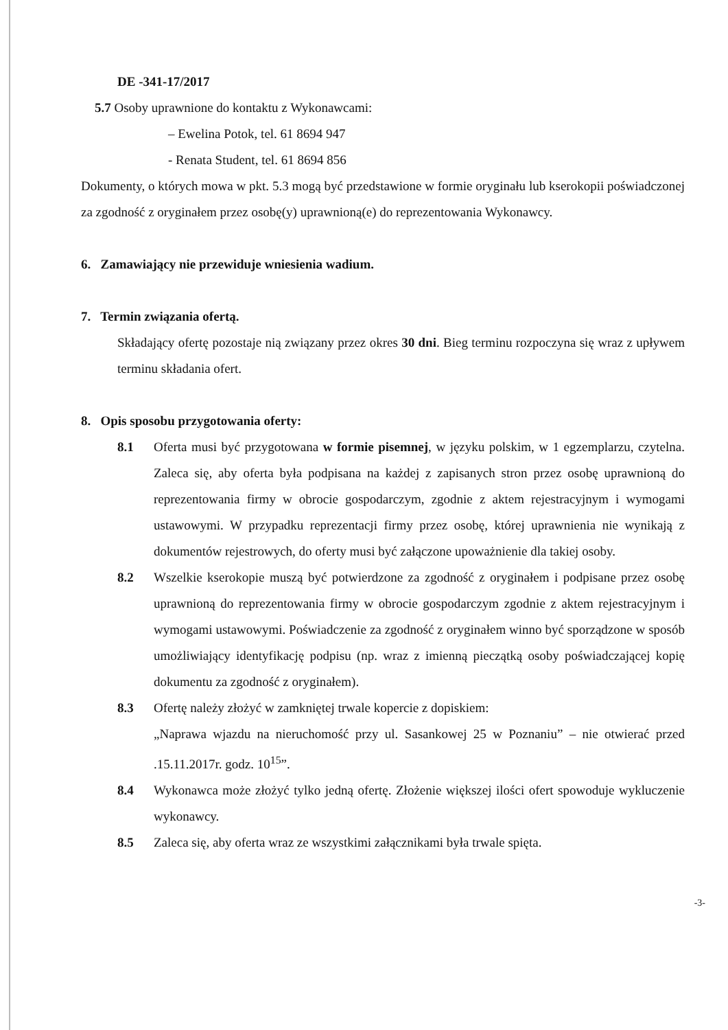DE -341-17/2017
5.7 Osoby uprawnione do kontaktu z Wykonawcami:
– Ewelina Potok, tel. 61 8694 947
- Renata Student, tel. 61 8694 856
Dokumenty, o których mowa w pkt. 5.3 mogą być przedstawione w formie oryginału lub kserokopii poświadczonej za zgodność z oryginałem przez osobę(y) uprawnioną(e) do reprezentowania Wykonawcy.
6. Zamawiający nie przewiduje wniesienia wadium.
7. Termin związania ofertą.
Składający ofertę pozostaje nią związany przez okres 30 dni. Bieg terminu rozpoczyna się wraz z upływem terminu składania ofert.
8. Opis sposobu przygotowania oferty:
8.1 Oferta musi być przygotowana w formie pisemnej, w języku polskim, w 1 egzemplarzu, czytelna. Zaleca się, aby oferta była podpisana na każdej z zapisanych stron przez osobę uprawnioną do reprezentowania firmy w obrocie gospodarczym, zgodnie z aktem rejestracyjnym i wymogami ustawowymi. W przypadku reprezentacji firmy przez osobę, której uprawnienia nie wynikają z dokumentów rejestrowych, do oferty musi być załączone upoważnienie dla takiej osoby.
8.2 Wszelkie kserokopie muszą być potwierdzone za zgodność z oryginałem i podpisane przez osobę uprawnioną do reprezentowania firmy w obrocie gospodarczym zgodnie z aktem rejestracyjnym i wymogami ustawowymi. Poświadczenie za zgodność z oryginałem winno być sporządzone w sposób umożliwiający identyfikację podpisu (np. wraz z imienną pieczątką osoby poświadczającej kopię dokumentu za zgodność z oryginałem).
8.3 Ofertę należy złożyć w zamkniętej trwale kopercie z dopiskiem:
„Naprawa wjazdu na nieruchomość przy ul. Sasankowej 25 w Poznaniu” – nie otwierać przed .15.11.2017r. godz. 10<sup>15</sup>”.
8.4 Wykonawca może złożyć tylko jedną ofertę. Złożenie większej ilości ofert spowoduje wykluczenie wykonawcy.
8.5 Zaleca się, aby oferta wraz ze wszystkimi załącznikami była trwale spięta.
-3-